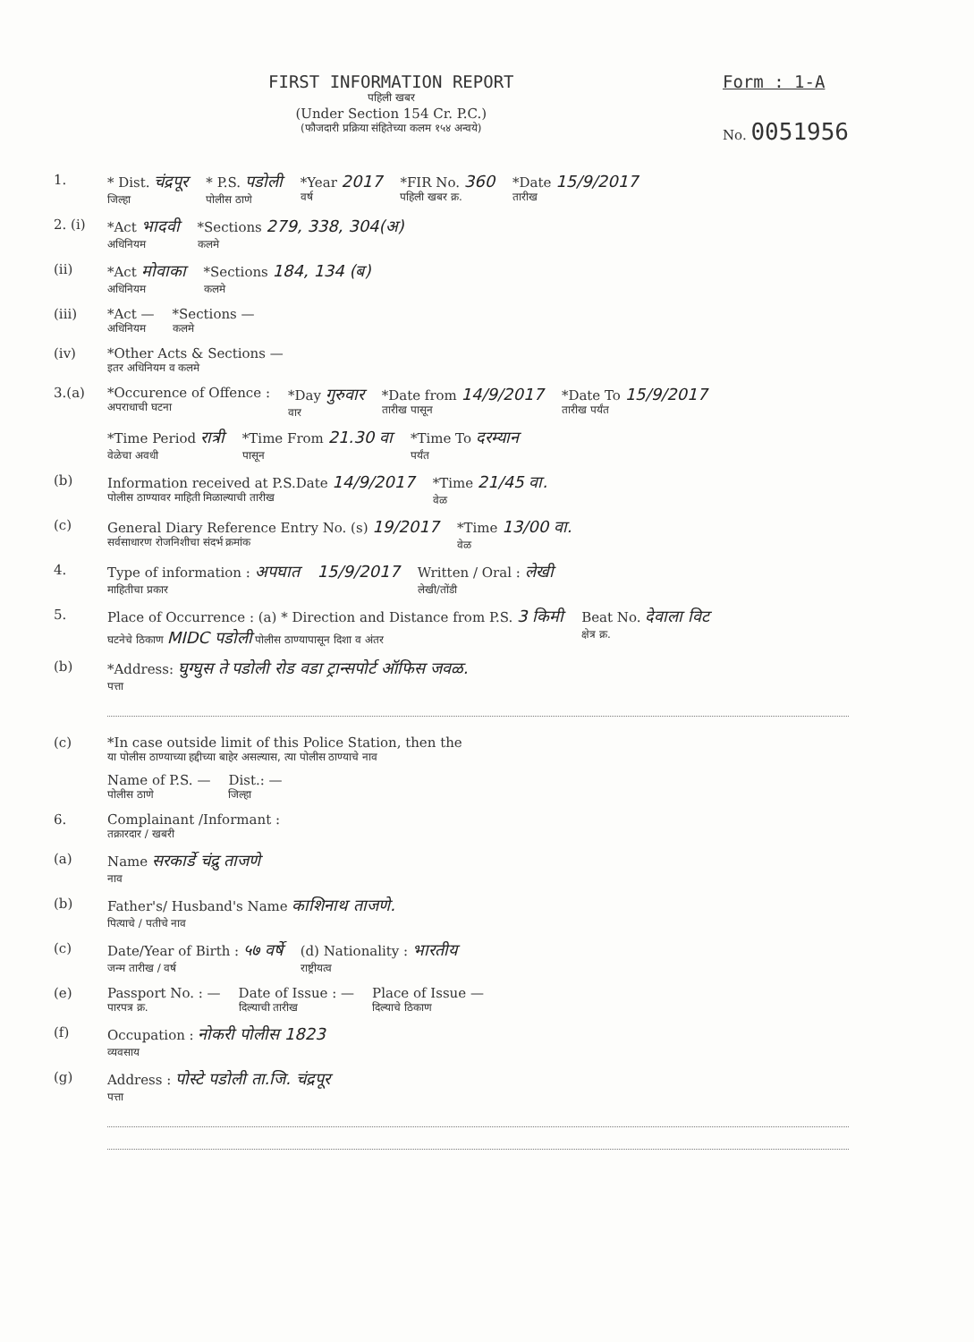FIRST INFORMATION REPORT
पहिली खबर
(Under Section 154 Cr. P.C.)
(फौजदारी प्रक्रिया संहितेच्या कलम १५४ अन्वये)
Form : 1-A
No. 0051956
1. * Dist. चंद्रपूर
जिल्हा * P.S. पडोली
पोलीस ठाणे *Year 2017
वर्ष *FIR No. 360
पहिली खबर क्र. *Date 15/9/2017
तारीख
2. (i) *Act भादवी
अधिनियम *Sections 279, 338, 304(अ)
कलमे
(ii) *Act मोवाका
अधिनियम *Sections 184, 134 (ब)
कलमे
(iii) *Act —
अधिनियम *Sections —
कलमे
(iv) *Other Acts & Sections —
इतर अधिनियम व कलमे
3.(a) *Occurence of Offence :
अपराधाची घटना *Day गुरुवार
वार *Date from 14/9/2017
तारीख पासून *Date To 15/9/2017
तारीख पर्यंत
*Time Period रात्री
वेळेचा अवधी *Time From 21.30 वा
पासून *Time To दरम्यान
पर्यंत
(b) Information received at P.S.Date 14/9/2017
पोलीस ठाण्यावर माहिती मिळाल्याची तारीख *Time 21/45 वा.
वेळ
(c) General Diary Reference Entry No. (s) 19/2017
सर्वसाधारण रोजनिशीचा संदर्भ क्रमांक *Time 13/00 वा.
वेळ
4. Type of information : अपघात
माहितीचा प्रकार 15/9/2017 Written / Oral : लेखी
लेखी/तोंडी
5. Place of Occurrence : (a) * Direction and Distance from P.S. 3 किमी
घटनेचे ठिकाण MIDC पडोली पोलीस ठाण्यापासून दिशा व अंतर Beat No. देवाला विट
क्षेत्र क्र.
(b) *Address: घुग्घुस ते पडोली रोड वडा ट्रान्सपोर्ट ऑफिस जवळ.
पत्ता
(c) *In case outside limit of this Police Station, then the
या पोलीस ठाण्याच्या हद्दीच्या बाहेर असल्यास, त्या पोलीस ठाण्याचे नाव
Name of P.S. —
पोलीस ठाणे Dist.: —
जिल्हा
6. Complainant /Informant :
तक्रारदार / खबरी
(a) Name सरकार्डे चंद्रु ताजणे
नाव
(b) Father's/ Husband's Name काशिनाथ ताजणे.
पित्याचे / पतीचे नाव
(c) Date/Year of Birth : ५७ वर्षे
जन्म तारीख / वर्ष (d) Nationality : भारतीय
राष्ट्रीयत्व
(e) Passport No. : —
पारपत्र क्र. Date of Issue : —
दिल्याची तारीख Place of Issue —
दिल्याचे ठिकाण
(f) Occupation : नोकरी पोलीस 1823
व्यवसाय
(g) Address : पोस्टे पडोली ता.जि. चंद्रपूर
पत्ता